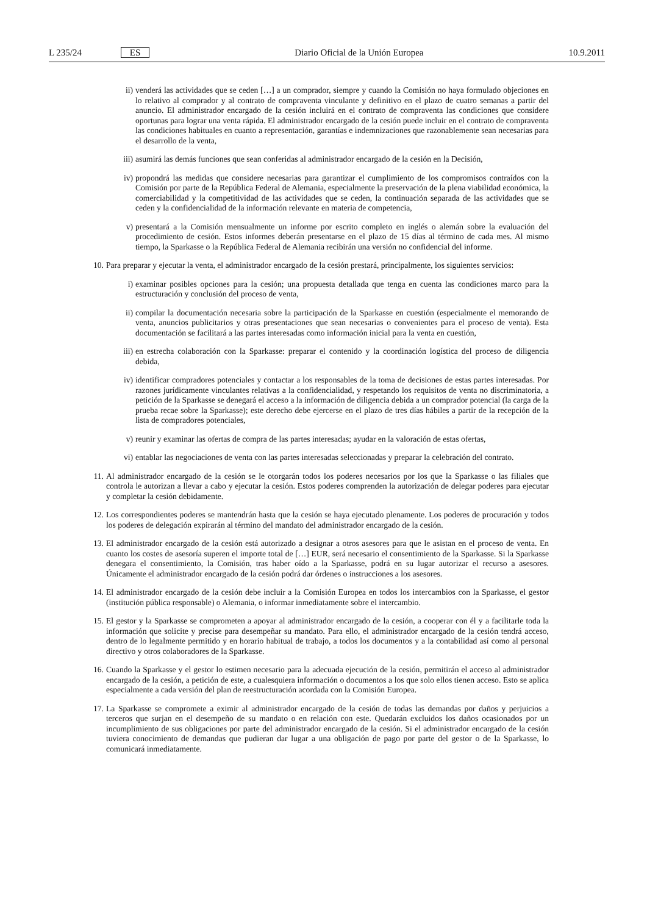L 235/24 ES Diario Oficial de la Unión Europea 10.9.2011
ii) venderá las actividades que se ceden […] a un comprador, siempre y cuando la Comisión no haya formulado objeciones en lo relativo al comprador y al contrato de compraventa vinculante y definitivo en el plazo de cuatro semanas a partir del anuncio. El administrador encargado de la cesión incluirá en el contrato de compraventa las condiciones que considere oportunas para lograr una venta rápida. El administrador encargado de la cesión puede incluir en el contrato de compraventa las condiciones habituales en cuanto a representación, garantías e indemnizaciones que razonablemente sean necesarias para el desarrollo de la venta,
iii)
asumirá las demás funciones que sean conferidas al administrador encargado de la cesión en la Decisión,
iv) propondrá las medidas que considere necesarias para garantizar el cumplimiento de los compromisos contraídos con la Comisión por parte de la República Federal de Alemania, especialmente la preservación de la plena viabilidad económica, la comerciabilidad y la competitividad de las actividades que se ceden, la continuación separada de las actividades que se ceden y la confidencialidad de la información relevante en materia de competencia,
v) presentará a la Comisión mensualmente un informe por escrito completo en inglés o alemán sobre la evaluación del procedimiento de cesión. Estos informes deberán presentarse en el plazo de 15 días al término de cada mes. Al mismo tiempo, la Sparkasse o la República Federal de Alemania recibirán una versión no confidencial del informe.
10. Para preparar y ejecutar la venta, el administrador encargado de la cesión prestará, principalmente, los siguientes servicios:
i) examinar posibles opciones para la cesión; una propuesta detallada que tenga en cuenta las condiciones marco para la estructuración y conclusión del proceso de venta,
ii) compilar la documentación necesaria sobre la participación de la Sparkasse en cuestión (especialmente el memorando de venta, anuncios publicitarios y otras presentaciones que sean necesarias o convenientes para el proceso de venta). Esta documentación se facilitará a las partes interesadas como información inicial para la venta en cuestión,
iii)
en estrecha colaboración con la Sparkasse: preparar el contenido y la coordinación logística del proceso de diligencia debida,
iv) identificar compradores potenciales y contactar a los responsables de la toma de decisiones de estas partes interesadas. Por razones jurídicamente vinculantes relativas a la confidencialidad, y respetando los requisitos de venta no discriminatoria, a petición de la Sparkasse se denegará el acceso a la información de diligencia debida a un comprador potencial (la carga de la prueba recae sobre la Sparkasse); este derecho debe ejercerse en el plazo de tres días hábiles a partir de la recepción de la lista de compradores potenciales,
v) reunir y examinar las ofertas de compra de las partes interesadas; ayudar en la valoración de estas ofertas,
vi) entablar las negociaciones de venta con las partes interesadas seleccionadas y preparar la celebración del contrato.
11. Al administrador encargado de la cesión se le otorgarán todos los poderes necesarios por los que la Sparkasse o las filiales que controla le autorizan a llevar a cabo y ejecutar la cesión. Estos poderes comprenden la autorización de delegar poderes para ejecutar y completar la cesión debidamente.
12. Los correspondientes poderes se mantendrán hasta que la cesión se haya ejecutado plenamente. Los poderes de procuración y todos los poderes de delegación expirarán al término del mandato del administrador encargado de la cesión.
13. El administrador encargado de la cesión está autorizado a designar a otros asesores para que le asistan en el proceso de venta. En cuanto los costes de asesoría superen el importe total de […] EUR, será necesario el consentimiento de la Sparkasse. Si la Sparkasse denegara el consentimiento, la Comisión, tras haber oído a la Sparkasse, podrá en su lugar autorizar el recurso a asesores. Únicamente el administrador encargado de la cesión podrá dar órdenes o instrucciones a los asesores.
14. El administrador encargado de la cesión debe incluir a la Comisión Europea en todos los intercambios con la Sparkasse, el gestor (institución pública responsable) o Alemania, o informar inmediatamente sobre el intercambio.
15. El gestor y la Sparkasse se comprometen a apoyar al administrador encargado de la cesión, a cooperar con él y a facilitarle toda la información que solicite y precise para desempeñar su mandato. Para ello, el administrador encargado de la cesión tendrá acceso, dentro de lo legalmente permitido y en horario habitual de trabajo, a todos los documentos y a la contabilidad así como al personal directivo y otros colaboradores de la Sparkasse.
16. Cuando la Sparkasse y el gestor lo estimen necesario para la adecuada ejecución de la cesión, permitirán el acceso al administrador encargado de la cesión, a petición de este, a cualesquiera información o documentos a los que solo ellos tienen acceso. Esto se aplica especialmente a cada versión del plan de reestructuración acordada con la Comisión Europea.
17. La Sparkasse se compromete a eximir al administrador encargado de la cesión de todas las demandas por daños y perjuicios a terceros que surjan en el desempeño de su mandato o en relación con este. Quedarán excluidos los daños ocasionados por un incumplimiento de sus obligaciones por parte del administrador encargado de la cesión. Si el administrador encargado de la cesión tuviera conocimiento de demandas que pudieran dar lugar a una obligación de pago por parte del gestor o de la Sparkasse, lo comunicará inmediatamente.